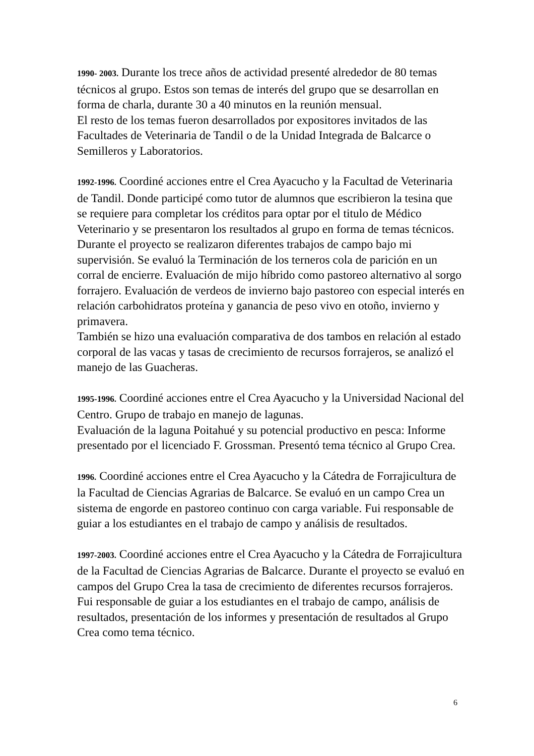1990- 2003. Durante los trece años de actividad presenté alrededor de 80 temas técnicos al grupo. Estos son temas de interés del grupo que se desarrollan en forma de charla, durante 30 a 40 minutos en la reunión mensual.
El resto de los temas fueron desarrollados por expositores invitados de las Facultades de Veterinaria de Tandil o de la Unidad Integrada de Balcarce o Semilleros y Laboratorios.
1992-1996. Coordiné acciones entre el Crea Ayacucho y la Facultad de Veterinaria de Tandil. Donde participé como tutor de alumnos que escribieron la tesina que se requiere para completar los créditos para optar por el titulo de Médico Veterinario y se presentaron los resultados al grupo en forma de temas técnicos. Durante el proyecto se realizaron diferentes trabajos de campo bajo mi supervisión. Se evaluó la Terminación de los terneros cola de parición en un corral de encierre. Evaluación de mijo híbrido como pastoreo alternativo al sorgo forrajero. Evaluación de verdeos de invierno bajo pastoreo con especial interés en relación carbohidratos proteína y ganancia de peso vivo en otoño, invierno y primavera.
También se hizo una evaluación comparativa de dos tambos en relación al estado corporal de las vacas y tasas de crecimiento de recursos forrajeros, se analizó el manejo de las Guacheras.
1995-1996. Coordiné acciones entre el Crea Ayacucho y la Universidad Nacional del Centro. Grupo de trabajo en manejo de lagunas.
Evaluación de la laguna Poitahué y su potencial productivo en pesca: Informe presentado por el licenciado F. Grossman. Presentó tema técnico al Grupo Crea.
1996. Coordiné acciones entre el Crea Ayacucho y la Cátedra de Forrajicultura de la Facultad de Ciencias Agrarias de Balcarce. Se evaluó en un campo Crea un sistema de engorde en pastoreo continuo con carga variable. Fui responsable de guiar a los estudiantes en el trabajo de campo y análisis de resultados.
1997-2003. Coordiné acciones entre el Crea Ayacucho y la Cátedra de Forrajicultura de la Facultad de Ciencias Agrarias de Balcarce. Durante el proyecto se evaluó en campos del Grupo Crea la tasa de crecimiento de diferentes recursos forrajeros. Fui responsable de guiar a los estudiantes en el trabajo de campo, análisis de resultados, presentación de los informes y presentación de resultados al Grupo Crea como tema técnico.
6